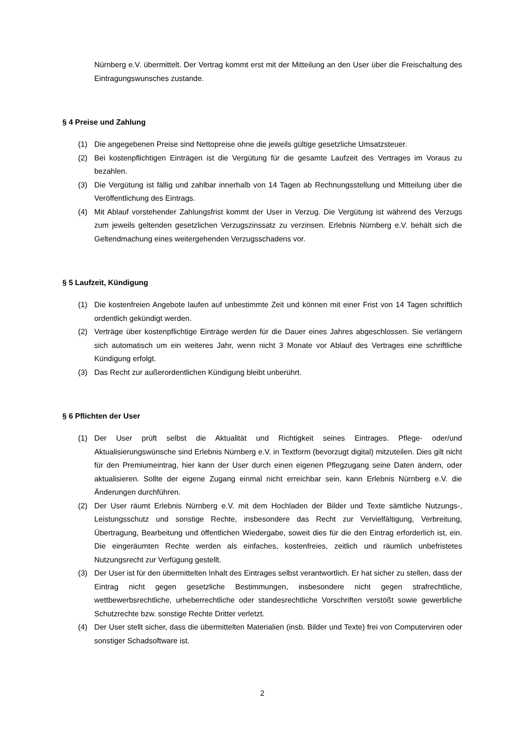Nürnberg e.V. übermittelt. Der Vertrag kommt erst mit der Mitteilung an den User über die Freischaltung des Eintragungswunsches zustande.
§ 4 Preise und Zahlung
(1) Die angegebenen Preise sind Nettopreise ohne die jeweils gültige gesetzliche Umsatzsteuer.
(2) Bei kostenpflichtigen Einträgen ist die Vergütung für die gesamte Laufzeit des Vertrages im Voraus zu bezahlen.
(3) Die Vergütung ist fällig und zahlbar innerhalb von 14 Tagen ab Rechnungsstellung und Mitteilung über die Veröffentlichung des Eintrags.
(4) Mit Ablauf vorstehender Zahlungsfrist kommt der User in Verzug. Die Vergütung ist während des Verzugs zum jeweils geltenden gesetzlichen Verzugszinssatz zu verzinsen. Erlebnis Nürnberg e.V. behält sich die Geltendmachung eines weitergehenden Verzugsschadens vor.
§ 5 Laufzeit, Kündigung
(1) Die kostenfreien Angebote laufen auf unbestimmte Zeit und können mit einer Frist von 14 Tagen schriftlich ordentlich gekündigt werden.
(2) Verträge über kostenpflichtige Einträge werden für die Dauer eines Jahres abgeschlossen. Sie verlängern sich automatisch um ein weiteres Jahr, wenn nicht 3 Monate vor Ablauf des Vertrages eine schriftliche Kündigung erfolgt.
(3) Das Recht zur außerordentlichen Kündigung bleibt unberührt.
§ 6 Pflichten der User
(1) Der User prüft selbst die Aktualität und Richtigkeit seines Eintrages. Pflege- oder/und Aktualisierungswünsche sind Erlebnis Nürnberg e.V. in Textform (bevorzugt digital) mitzuteilen. Dies gilt nicht für den Premiumeintrag, hier kann der User durch einen eigenen Pflegzugang seine Daten ändern, oder aktualisieren. Sollte der eigene Zugang einmal nicht erreichbar sein, kann Erlebnis Nürnberg e.V. die Änderungen durchführen.
(2) Der User räumt Erlebnis Nürnberg e.V. mit dem Hochladen der Bilder und Texte sämtliche Nutzungs-, Leistungsschutz und sonstige Rechte, insbesondere das Recht zur Vervielfältigung, Verbreitung, Übertragung, Bearbeitung und öffentlichen Wiedergabe, soweit dies für die den Eintrag erforderlich ist, ein. Die eingeräumten Rechte werden als einfaches, kostenfreies, zeitlich und räumlich unbefristetes Nutzungsrecht zur Verfügung gestellt.
(3) Der User ist für den übermittelten Inhalt des Eintrages selbst verantwortlich. Er hat sicher zu stellen, dass der Eintrag nicht gegen gesetzliche Bestimmungen, insbesondere nicht gegen strafrechtliche, wettbewerbsrechtliche, urheberrechtliche oder standesrechtliche Vorschriften verstößt sowie gewerbliche Schutzrechte bzw. sonstige Rechte Dritter verletzt.
(4) Der User stellt sicher, dass die übermittelten Materialien (insb. Bilder und Texte) frei von Computerviren oder sonstiger Schadsoftware ist.
2